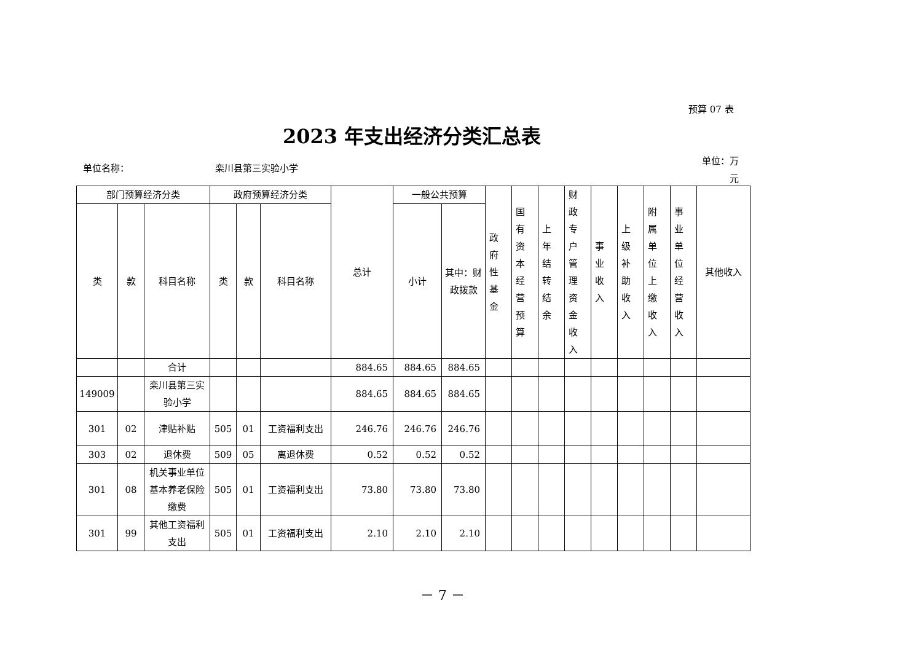预算 07 表
2023 年支出经济分类汇总表
单位名称： 栾川县第三实验小学
单位：万元
| 部门预算经济分类 | | | 政府预算经济分类 | | | 总计 | 一般公共预算 | | 政府性基金 | 国有资本经营预算 | 上年结转结余 | 财政专户管理资金收入 | 事业收入 | 上级补助收入 | 附属单位上缴收入 | 事业单位经营收入 | 其他收入 |
| --- | --- | --- | --- | --- | --- | --- | --- | --- | --- | --- | --- | --- | --- | --- | --- | --- | --- |
| 类 | 款 | 科目名称 | 类 | 款 | 科目名称 | | 小计 | 其中：财政拨款 | | | | | | | | | |
| | | 合计 | | | | 884.65 | 884.65 | 884.65 | | | | | | | | | |
| 149009 | | 栾川县第三实验小学 | | | | 884.65 | 884.65 | 884.65 | | | | | | | | | |
| 301 | 02 | 津贴补贴 | 505 | 01 | 工资福利支出 | 246.76 | 246.76 | 246.76 | | | | | | | | | |
| 303 | 02 | 退休费 | 509 | 05 | 离退休费 | 0.52 | 0.52 | 0.52 | | | | | | | | | |
| 301 | 08 | 机关事业单位基本养老保险缴费 | 505 | 01 | 工资福利支出 | 73.80 | 73.80 | 73.80 | | | | | | | | | |
| 301 | 99 | 其他工资福利支出 | 505 | 01 | 工资福利支出 | 2.10 | 2.10 | 2.10 | | | | | | | | | |
－ 7 －